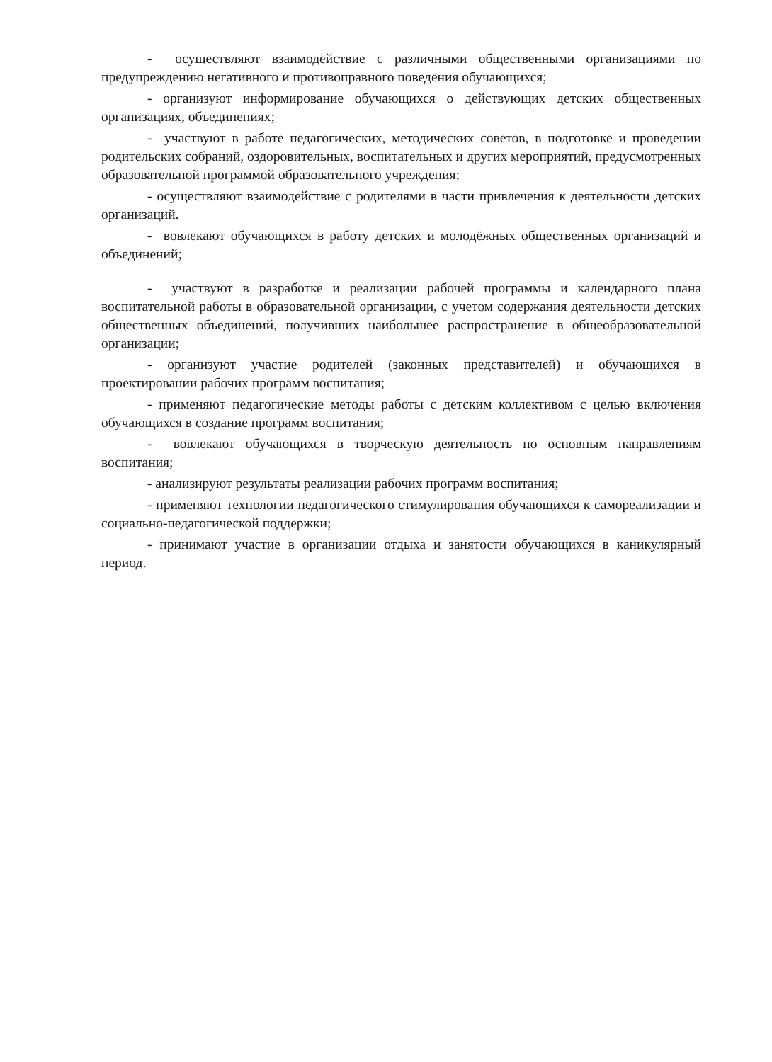- осуществляют взаимодействие с различными общественными организациями по предупреждению негативного и противоправного поведения обучающихся;
- организуют информирование обучающихся о действующих детских общественных организациях, объединениях;
- участвуют в работе педагогических, методических советов, в подготовке и проведении родительских собраний, оздоровительных, воспитательных и других мероприятий, предусмотренных образовательной программой образовательного учреждения;
- осуществляют взаимодействие с родителями в части привлечения к деятельности детских организаций.
- вовлекают обучающихся в работу детских и молодёжных общественных организаций и объединений;
- участвуют в разработке и реализации рабочей программы и календарного плана воспитательной работы в образовательной организации, с учетом содержания деятельности детских общественных объединений, получивших наибольшее распространение в общеобразовательной организации;
- организуют участие родителей (законных представителей) и обучающихся в проектировании рабочих программ воспитания;
- применяют педагогические методы работы с детским коллективом с целью включения обучающихся в создание программ воспитания;
- вовлекают обучающихся в творческую деятельность по основным направлениям воспитания;
- анализируют результаты реализации рабочих программ воспитания;
- применяют технологии педагогического стимулирования обучающихся к самореализации и социально-педагогической поддержки;
- принимают участие в организации отдыха и занятости обучающихся в каникулярный период.